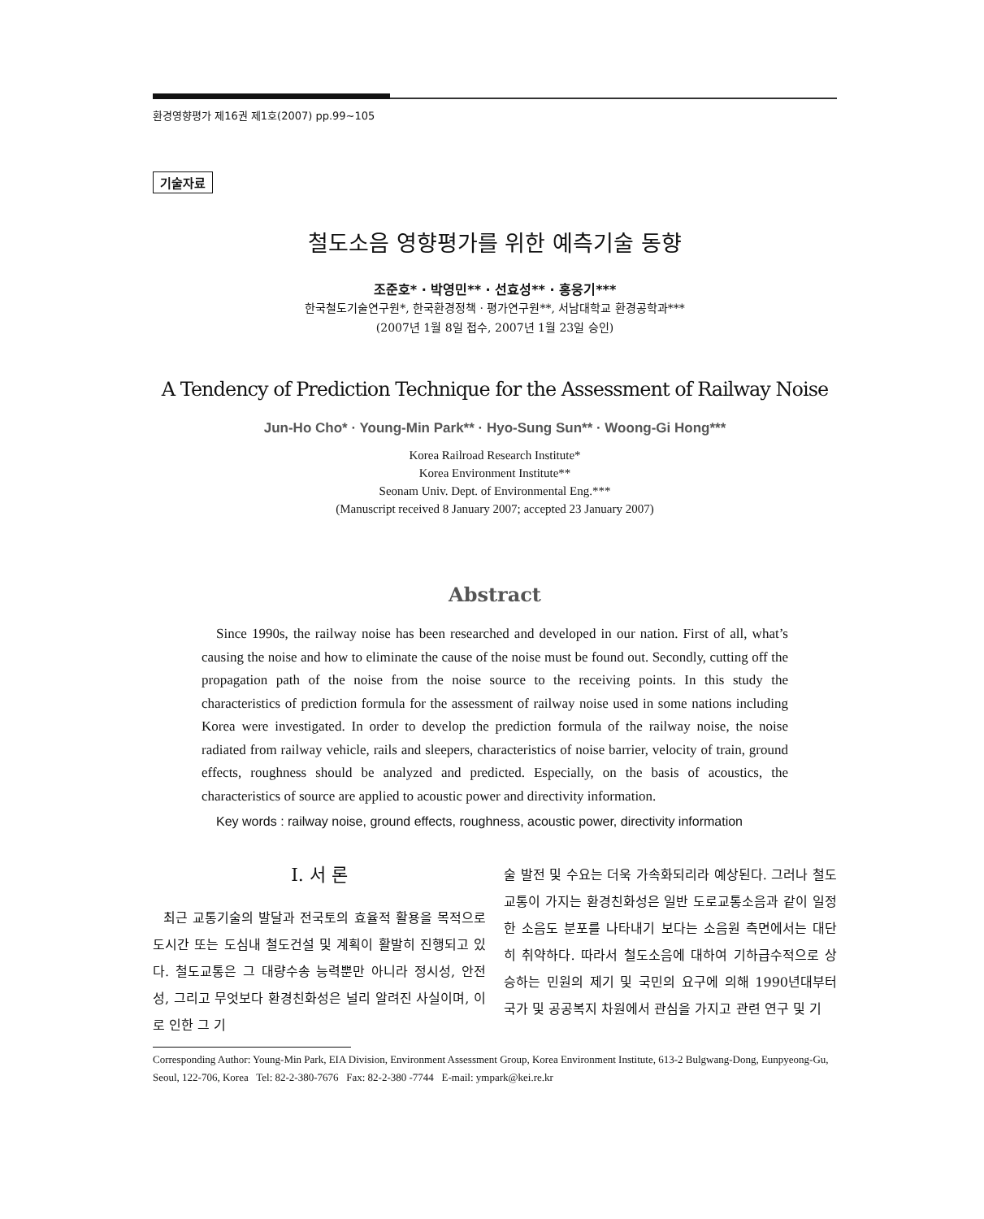환경영향평가 제16권 제1호(2007) pp.99~105
기술자료
철도소음 영향평가를 위한 예측기술 동향
조준호* · 박영민** · 선효성** · 홍웅기***
한국철도기술연구원*, 한국환경정책 · 평가연구원**, 서남대학교 환경공학과***
(2007년 1월 8일 접수, 2007년 1월 23일 승인)
A Tendency of Prediction Technique for the Assessment of Railway Noise
Jun-Ho Cho* · Young-Min Park** · Hyo-Sung Sun** · Woong-Gi Hong***
Korea Railroad Research Institute*
Korea Environment Institute**
Seonam Univ. Dept. of Environmental Eng.***
(Manuscript received 8 January 2007; accepted 23 January 2007)
Abstract
Since 1990s, the railway noise has been researched and developed in our nation. First of all, what’s causing the noise and how to eliminate the cause of the noise must be found out. Secondly, cutting off the propagation path of the noise from the noise source to the receiving points. In this study the characteristics of prediction formula for the assessment of railway noise used in some nations including Korea were investigated. In order to develop the prediction formula of the railway noise, the noise radiated from railway vehicle, rails and sleepers, characteristics of noise barrier, velocity of train, ground effects, roughness should be analyzed and predicted. Especially, on the basis of acoustics, the characteristics of source are applied to acoustic power and directivity information.
Key words : railway noise, ground effects, roughness, acoustic power, directivity information
I. 서 론
최근 교통기술의 발달과 전국토의 효율적 활용을 목적으로 도시간 또는 도심내 철도건설 및 계획이 활발히 진행되고 있다. 철도교통은 그 대량수송 능력뿐만 아니라 정시성, 안전성, 그리고 무엇보다 환경친화성은 널리 알려진 사실이며, 이로 인한 그 기
술 발전 및 수요는 더욱 가속화되리라 예상된다. 그러나 철도교통이 가지는 환경친화성은 일반 도로교통소음과 같이 일정한 소음도 분포를 나타내기 보다는 소음원 측면에서는 대단히 취약하다. 따라서 철도소음에 대하여 기하급수적으로 상승하는 민원의 제기 및 국민의 요구에 의해 1990년대부터 국가 및 공공복지 차원에서 관심을 가지고 관련 연구 및 기
Corresponding Author: Young-Min Park, EIA Division, Environment Assessment Group, Korea Environment Institute, 613-2 Bulgwang-Dong, Eunpyeong-Gu, Seoul, 122-706, Korea Tel: 82-2-380-7676 Fax: 82-2-380 -7744 E-mail: ympark@kei.re.kr